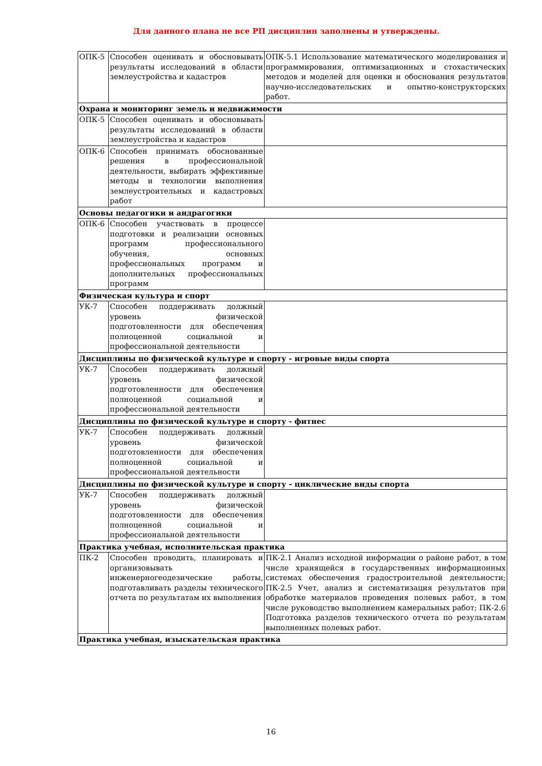Для данного плана не все РП дисциплин заполнены и утверждены.
| ОПК-5 | Способен оценивать и обосновывать результаты исследований в области землеустройства и кадастров | ОПК-5.1 Использование математического моделирования и программирования, оптимизационных и стохастических методов и моделей для оценки и обоснования результатов научно-исследовательских и опытно-конструкторских работ. |
| Охрана и мониторинг земель и недвижимости | | |
| ОПК-5 | Способен оценивать и обосновывать результаты исследований в области землеустройства и кадастров | |
| ОПК-6 | Способен принимать обоснованные решения в профессиональной деятельности, выбирать эффективные методы и технологии выполнения землеустроительных и кадастровых работ | |
| Основы педагогики и андрагогики | | |
| ОПК-6 | Способен участвовать в процессе подготовки и реализации основных программ профессионального обучения, основных профессиональных программ и дополнительных профессиональных программ | |
| Физическая культура и спорт | | |
| УК-7 | Способен поддерживать должный уровень физической подготовленности для обеспечения полноценной социальной и профессиональной деятельности | |
| Дисциплины по физической культуре и спорту - игровые виды спорта | | |
| УК-7 | Способен поддерживать должный уровень физической подготовленности для обеспечения полноценной социальной и профессиональной деятельности | |
| Дисциплины по физической культуре и спорту - фитнес | | |
| УК-7 | Способен поддерживать должный уровень физической подготовленности для обеспечения полноценной социальной и профессиональной деятельности | |
| Дисциплины по физической культуре и спорту - циклические виды спорта | | |
| УК-7 | Способен поддерживать должный уровень физической подготовленности для обеспечения полноценной социальной и профессиональной деятельности | |
| Практика учебная, исполнительская практика | | |
| ПК-2 | Способен проводить, планировать и организовывать инженерногеодезические работы, подготавливать разделы технического отчета по результатам их выполнения | ПК-2.1 Анализ исходной информации о районе работ, в том числе хранящейся в государственных информационных системах обеспечения градостроительной деятельности; ПК-2.5 Учет, анализ и систематизация результатов при обработке материалов проведения полевых работ, в том числе руководство выполнением камеральных работ; ПК-2.6 Подготовка разделов технического отчета по результатам выполненных полевых работ. |
| Практика учебная, изыскательская практика | | |
16